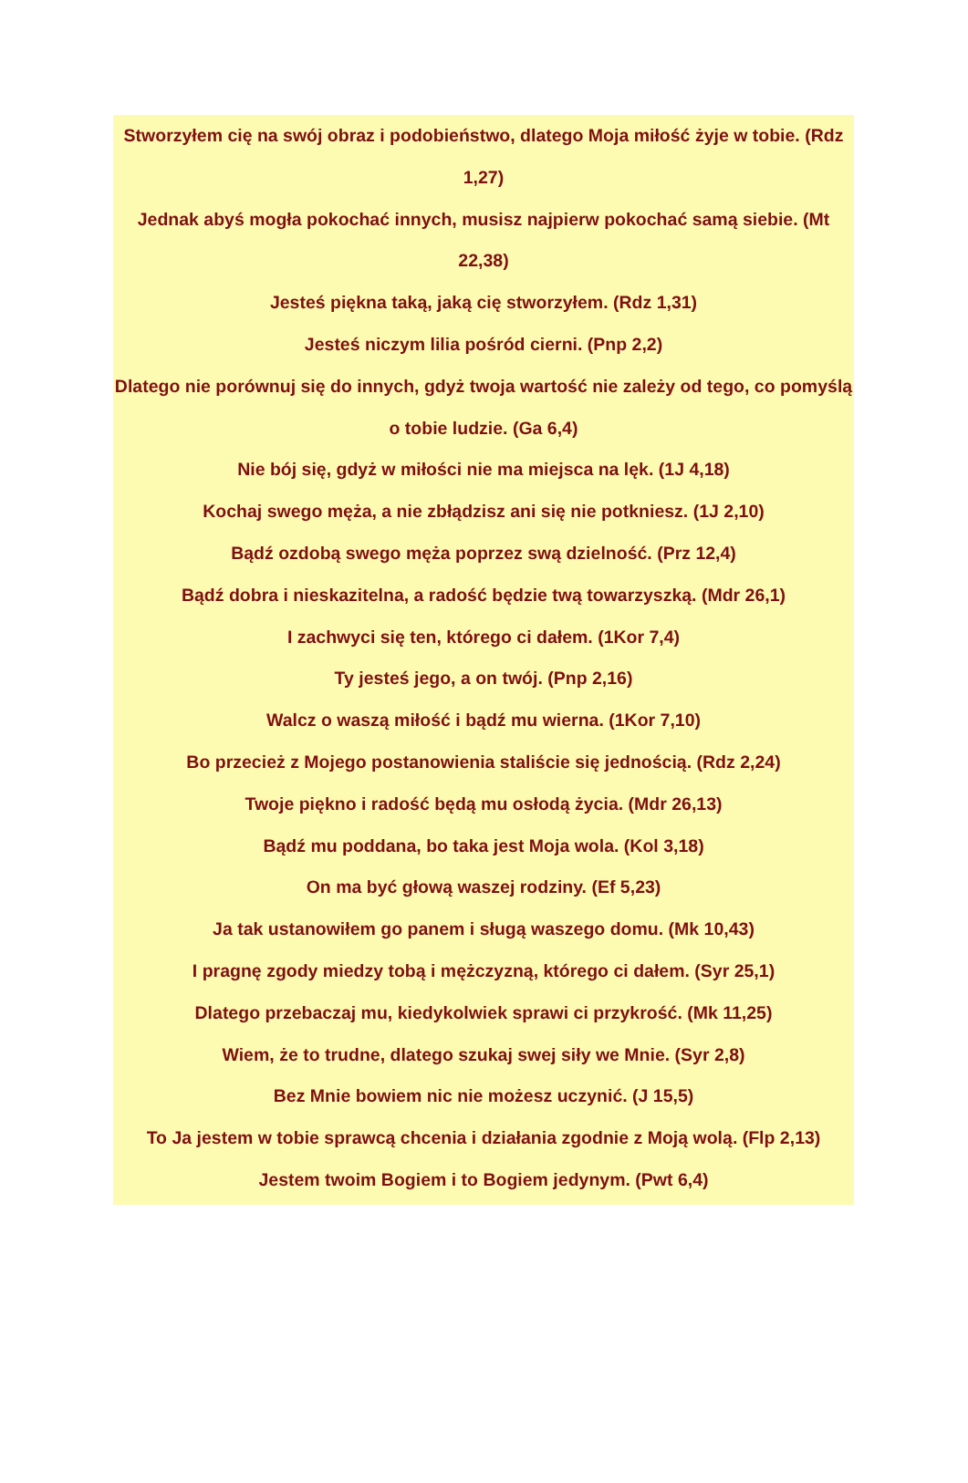Stworzyłem cię na swój obraz i podobieństwo, dlatego Moja miłość żyje w tobie. (Rdz 1,27)
Jednak abyś mogła pokochać innych, musisz najpierw pokochać samą siebie. (Mt 22,38)
Jesteś piękna taką, jaką cię stworzyłem. (Rdz 1,31)
Jesteś niczym lilia pośród cierni. (Pnp 2,2)
Dlatego nie porównuj się do innych, gdyż twoja wartość nie zależy od tego, co pomyślą o tobie ludzie. (Ga 6,4)
Nie bój się, gdyż w miłości nie ma miejsca na lęk. (1J 4,18)
Kochaj swego męża, a nie zbłądzisz ani się nie potkniesz. (1J 2,10)
Bądź ozdobą swego męża poprzez swą dzielność. (Prz 12,4)
Bądź dobra i nieskazitelna, a radość będzie twą towarzyszką. (Mdr 26,1)
I zachwyci się ten, którego ci dałem. (1Kor 7,4)
Ty jesteś jego, a on twój. (Pnp 2,16)
Walcz o waszą miłość i bądź mu wierna. (1Kor 7,10)
Bo przecież z Mojego postanowienia staliście się jednością. (Rdz 2,24)
Twoje piękno i radość będą mu osłodą życia. (Mdr 26,13)
Bądź mu poddana, bo taka jest Moja wola. (Kol 3,18)
On ma być głową waszej rodziny. (Ef 5,23)
Ja tak ustanowiłem go panem i sługą waszego domu. (Mk 10,43)
I pragnę zgody miedzy tobą i mężczyzną, którego ci dałem. (Syr 25,1)
Dlatego przebaczaj mu, kiedykolwiek sprawi ci przykrość. (Mk 11,25)
Wiem, że to trudne, dlatego szukaj swej siły we Mnie. (Syr 2,8)
Bez Mnie bowiem nic nie możesz uczynić. (J 15,5)
To Ja jestem w tobie sprawcą chcenia i działania zgodnie z Moją wolą. (Flp 2,13)
Jestem twoim Bogiem i to Bogiem jedynym. (Pwt 6,4)